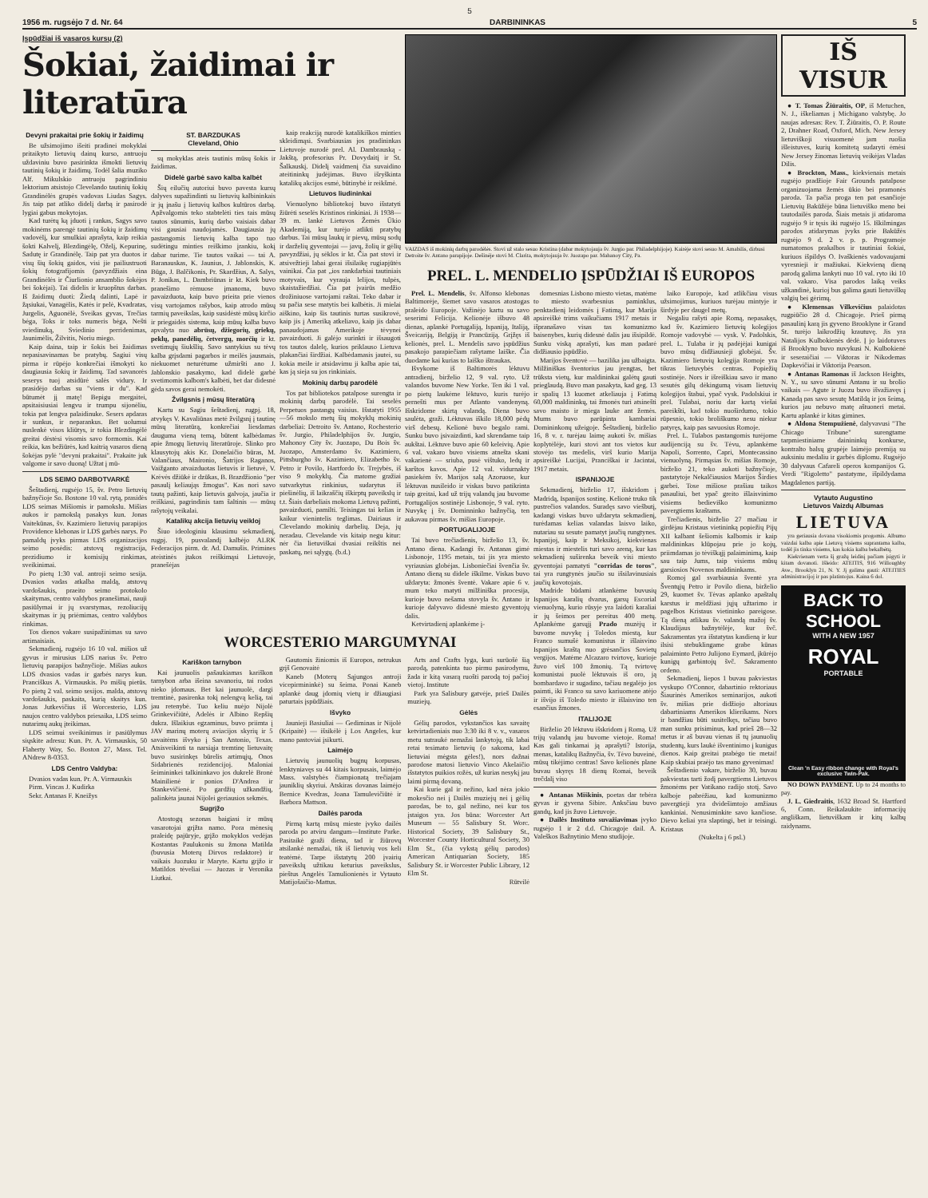5
1956 m. rugsėjo 7 d. Nr. 64 DARBININKAS 5
Įspūdžiai iš vasaros kursų (2)
Šokiai, žaidimai ir literatūra
Devyni prakaitai prie šokių ir žaidimų
Be užsimojimo išeiti pradinei mokyklai pritaikyto lietuvių dainų kurso, antruoju uždaviniu buvo pasirinkta išmokti lietuvių tautinių šokių ir žaidimų. Todėl šalia muziko Alf. Mikulskio antruoju pagrindiniu lektorium atsistojo Clevelando tautinių šokių Grandinėlės grupės vadovas Liudas Sagys. Jis taip pat atliko didelį darbą ir pasirodė lygiai gabus mokytojas.
Kad turėtų ką įduoti į rankas, Sagys savo mokinėms parengė tautinių šokių ir žaidimų vadovėlį, kur smulkiai aprašyta, kaip reikia šokti Kalvelį, Blezdingėlę, Oželį, Kepurinę, Sadutę ir Grandinėlę. Taip pat yra duotos ir visų šių šokių gaidos, visi jie pailiustruoti šokių fotografijomis (pavyzdžiais eina Grandinėlės ir Čiurlionio ansamblio šokėjos bei šokėjai). Tai didelis ir kruopštus darbas. Iš žaidimų duoti: Žiedą dalinti, Lapė ir žąsiukai, Vanagėlis, Katės ir pelė, Kvadratas, Jurgelis, Aguonėlė, Sveikas gyvas, Trečias bėga, Toks ir toks numeris bėga, Nešti sviedinuką, Sviedinio perridenimas, Jaunimėlis, Žilvitis, Noriu miego.
Kaip daina, taip ir šokis bei žaidimas nepasisavinamas be pratybų. Sagiui visų pirma ir rūpėjo konkrečiai išmokyti ko daugiausia šokių ir žaidimų. Tad savanorės seserys tuoj atsidūrė salės vidury. Ir prasidėjo darbas su "viens ir du". Kad būtumėt jį matę! Bepigu mergaitei, apsitaisiusiai lengvu ir trumpu sijonėliu, tokia pat lengva palaidinuke. Sesers apdaras ir sunkus, ir neparankus. Bet uolumui nuslenkė visos kliūtys, ir tokia Blezdingėlė greitai dėstėsi visomis savo formomis. Kai reikia, kas bežiūrės, kad kaitrią vasaros dieną šokėjas pylė "devyni prakaitai". Prakaite juk valgome ir savo duoną! Užtat į mū-
LDS SEIMO DARBOTVARKĖ
Šeštadienį, rugsėjo 15, šv. Petro lietuvių bažnyčioje So. Bostone 10 val. rytą, prasidės LDS seimas Mišiomis ir pamokslu. Mišias aukos ir pamokslą pasakys kun. Jonas Vaitekūnas, šv. Kazimiero lietuvių parapijos Providence klebonas ir LDS garbės narys. Po pamaldų įvyks pirmas LDS organizacijos seimo posėdis: atstovų registracija, prezidiumo ir komisijų rinkimas, sveikinimai.
Po pietų 1:30 val. antroji seimo sesija. Dvasios vadas atkalba maldą, atstovų vardošaukis, praeito seimo protokolo skaitymas, centro valdybos pranešimai, nauji pasiūlymai ir jų svarstymas, rezoliucijų skaitymas ir jų priėmimas, centro valdybos rinkimas.
Tos dienos vakare susipažinimas su savo artimaisiais.
Sekmadienį, rugsėjo 16 10 val. mišios už gyvus ir mirusius LDS narius šv. Petro lietuvių parapijos bažnyčioje. Mišias aukos LDS dvasios vadas ir garbės narys kun. Pranciškus A. Virmauskis. Po mišių pietūs. Po pietų 2 val. seimo sesijos. malda, atstovų vardošaukis, paskaita, kurią skaitys kun. Jonas Jutkevičius iš Worcesterio, LDS naujos centro valdybos priesaika, LDS seimo nutarimų aukų įteikimas.
LDS seimui sveikinimus ir pasiūlymus siųskite adresu: Kun. Pr. A. Virmauskis, 50 Flaherty Way, So. Boston 27, Mass. Tel. ANdrew 8-0353.
LDS Centro Valdyba:
Dvasios vadas kun. Pr. A. Virmauskis
Pirm. Vincas J. Kudirka
Sekr. Antanas F. Kneižys
ST. BARZDUKAS
Cleveland, Ohio
sų mokyklas ateis tautinis mūsų šokis ir žaidimas.
Didelė garbė savo kalba kalbėt
Šių eilučių autoriui buvo pavesta kursų dalyves supažindinti su lietuvių kalbininkais ir jų įnašu į lietuvių kalbos kultūros darbą. Apžvalgomis teko stabtelėti ties tais mūsų tautos sūnumis, kurių darbo vaisiais dabar visi gausiai naudojamės. Daugiausia jų pastangomis lietuvių kalba tapo tuo sudėtingu minties reiškimo įrankiu, kokį dabar turime. Tie tautos vaikai — tai A. Baranauskas, K. Jaunius, J. Jablonskis, K. Būga, J. Balčikonis, Pr. Skardžius, A. Salys, P. Jonikas, L. Dambriūnas ir kt. Kiek buvo pranešimo rėmuose įmanoma, buvo pavaizduota, kaip buvo prieita prie vienos visų vartojamos rašybos, kaip atrodo mūsų tarmių paveikslas, kaip susidėstė mūsų kirčio ir priegaidės sistema, kaip mūsų kalba buvo apvalyta nuo abrūsų, džiegorių, griekų, peklų, panedėlių, četvergų, morčių ir kt. svetimųjų šiukšlių. Savo santykius su tėvų kalba grįsdami pagarbos ir meilės jausmais, niekuomet neturėtume užmiršti ano J. Jablonskio pasakymo, kad didelė garbė svetimomis kalbom's kalbėti, bet dar didesnė gėda savos gerai nemokėti.
Žvilgsnis į mūsų literatūrą
Kartu su Sagiu šeštadienį, rugpj. 18, atvykęs V. Kavaliūnas metė žvilgsnį į tautinę mūsų literatūrą, konkrečiai liesdamas dauguma vieną temą, būtent kalbėdamas apie žmogų lietuvių literatūroje. Slinko pro klausytojų akis Kr. Donelaičio būras, M. Valančiaus, Maironio, Šatrijos Raganos, Vaižganto atvaizduotas lietuvis ir lietuvė, V. Krėvės džiūkė ir dzūkas, B. Brazdžionio "per pasaulį keliaująs žmogus". Kas nori savo tautą pažinti, kaip lietuvis galvoja, jaučia ir reiškiasi, pagrindinis tam šaltinis — mūsų rašytojų veikalai.
Katalikų akcija lietuvių veikloj
Šiuo ideologiniu klausimu sekmadienį, rugpj. 19, pusvalandį kalbėjo ALRK Federacijos pirm. dr. Ad. Damušis. Primines ateistinės įtakos reiškimąsi Lietuvoje, pranešėjas
kaip reakciją nurodė katalikiškos minties skleidimąsi. Svarbiausias jos pradininkas Lietuvoje nurodė prel. Al. Dambrauską - Jakštą, profesorius Pr. Dovydaitį ir St. Šalkauskį. Didelį vaidmenį čia suvaidino ateitininkų judėjimas. Buvo išryškinta katalikų akcijos esmė, būtinybė ir reikšmė.
Lietuvos liudininkai
Vienuolyno bibliotekoj buvo išstatyti žiūrėti seselės Kristinos rinkiniai. Ji 1938—39 m. lankė Lietuvos Žemės Ūkio Akademiją, kur turėjo atlikti pratybų darbus. Tai mūsų laukų ir pievų, mūsų sodų ir darželių gyventojai — javų, žolių ir gėlių pavyzdžiai, jų sėklos ir kt. Čia pat stovi ir atsivežtieji labai gerai išsilaikę rugiapjūtės vainikai. Čia pat „ios rankdarbiai tautiniais motyvais, kur vyrauja lelijos, tulpės, skaistažiedžiai. Čia pat įvairūs medžio drožiniuose vartojami raštai. Teko dabar ir su pačia sese matytis bei kalbėtis. Ji mielai aiškino, kaip šis tautinis turtas susikrovė, kaip jis į Ameriką atkeliavo, kaip jis dabar panaudojamas Amerikoje tėvynei pavaizduoti. Ji galėjo surinkti ir išsaugoti tos tautos dalelę, kurios priklauso Lietuva plakančiai širdžiai. Kalbėdamasis jautei, su kokia meile ir atsidavimu ji kalba apie tai, kas ją sieja su jos rinkiniais.
Mokinių darbų parodėlė
Tos pat bibliotekos patalpose surengta ir mokinių darbų parodėlė. Tai seselės Perpetuos pastangų vaisius. Išstatyti 1955—56 mokslo metų šių mokyklų mokinių darbeliai: Detroito šv. Antano, Rochesterio šv. Jurgio, Philadelphijos šv. Jurgio, Mahonoy City šv. Juozapo, Du Bois šv. Juozapo, Amsterdamo šv. Kazimiero, Pittsburgho šv. Kazimiero, Elizabetho šv. Petro ir Povilo, Hartfordo šv. Trejybės, iš viso 9 mokyklų. Čia matome gražiai sutvarkytus rinkinius, sudarytus iš piešinėlių, iš laikraščių iškirptų paveikslų ir t.t. Šiais darbeliais mokoma Lietuvą pažinti, pavaizduoti, pamilti. Teisingas tai kelias ir kaikur vienintelis teglimas. Dairiaus ir Clevelando mokinių darbelių. Deja, jų neradau. Clevelande vis kitaip negu kitur: nėr čia lietuviškai dvasiai reikštis nei paskatų, nei sąlygų. (b.d.)
VAIZDAS iš mokinių darbų parodėlės. Stovi už stalo sesuo Kristina (dabar mokytojauja šv. Jurgio par. Philadelphijoje). Kairėje stovi sesuo M. Amabilis, dirbusi Detroite šv. Antano parapijoje. Dešinėje stovi M. Clarita, mokytojauja šv. Juozapo par. Mahanoy City, Pa.
PREL. L. MENDELIO ĮSPŪDŽIAI IŠ EUROPOS
Prel. L. Mendelis, šv. Alfonso klebonas Baltimorėje, šiemet savo vasaros atostogas praleido Europoje. Važinėjo kartu su savo seserimi Felicija. Kelionėje išbuvo 48 dienas, aplankė Portugaliją, Ispaniją, Italiją, Šveicariją, Belgiją ir Prancūziją. Grįžęs iš kelionės, prel. L. Mendelis savo įspūdžius pasakojo parapiečiam rašytame laiške. Čia duodame kai kurias to laiško ištraukas.
Išvykome iš Baltimorės lėktuvu antradienį, birželio 12, 9 val. ryto. Už valandos buvome New Yorke. Ten iki 1 val. po pietų laukėme lėktuvo, kuris turėjo pernešti mus per Atlanto vandenyną. Išskridome skirtą valandą. Diena buvo saulėta, graži. Lėktuvas iškilo 18,000 pėdų virš debesų. Kelionė buvo begalo rami. Sunku buvo įsivaizdinti, kad skrendame taip aukštai. Lėktuve buvo apie 60 keleivių. Apie 6 val. vakaro buvo visiems atnešta skani vakarienė — sriuba, pusė vištuko, ledų ir karštos kavos. Apie 12 val. vidurnakty pasiekėm šv. Marijos salą Azoruose, kur lėktuvas nusileido ir viskas buvo patikrinta taip greitai, kad už trijų valandų jau buvome Portugalijos sostinėje Lisbonoje, 9 val. ryto. Nuvykę į šv. Dominninko bažnyčią, ten aukavau pirmas šv. mišias Europoje.
PORTUGALIJOJE
Tai buvo trečiadienis, birželio 13, šv. Antano diena. Kadangi šv. Antanas gimė Lisbonoje, 1195 metais, tai jis yra miesto vyriausias globėjas. Lisboniečiai švenčia šv. Antano dieną su didele iškilme. Viskas buvo uždaryta: žmonės šventė. Vakare apie 6 v. mum teko matyti milžiniška procesija, kurioje buvo nešama stovyla šv. Antano ir kurioje dalyvavo didesnė miesto gyventojų dalis.
Ketvirtadienį aplankėme į-
domesnias Lisbono miesto vietas, matėme to miesto svarbesnius paminklus, penktadienį leidomės į Fatimą, kur Marija apsireiškė trims vaikučiams 1917 metais ir išpranašavo visas tas komunizmo baisenybes, kurių didesnė dalis jau išsipildė. Sunku viską aprašyti, kas man padarė didžiausio įspūdžio.
Marijos šventovė — bazilika jau užbaigta. Milžiniškas šventorius jau įrengtas, bet trūksta vietų, kur maldininkai galėtų gauti prieglaudą. Buvo man pasakyta, kad geg. 13 ir spalių 13 kuomet atkeliauja į Fatimą 60,000 maldininkų, tai žmonės turi atsinešti savo maisto ir miega lauke ant žemės. Mums buvo parūpinta kambariai Domininkonų užeigoje. Šeštadienį, birželio 16, 8 v. r. turėjau laimę aukoti šv. mišias koplytėlėje, kuri stovi ant tos vietos kur stovėjo tas medelis, virš kurio Marija apsireiškė Lucijai, Pranciškai ir Jacintai, 1917 metais.
ISPANIJOJE
Sekmadienį, birželio 17, išskridom į Madridą, Ispanijos sostinę. Kelionė truko tik pustrečios valandos. Suradęs savo viešbutį, kadangi viskas buvo uždaryta sekmadienį, turėdamas kelias valandas laisvo laiko, nutariau su sesute pamatyt jaučių rungtynes. Ispanijoj, kaip ir Meksikoj, kiekvienas miestas ir miestelis turi savo areną, kur kas sekmadienį suširenka beveik visi miesto gyventojai pamatyti "corridas de toros", tai yra rungtynės jaučio su išsilavinusiais jaučių kovotojais.
Madride būdami atlankėme buvusių Ispanijos karalių dvarus, garsų Escorial vienuolyną, kurio rūsyje yra laidoti karaliai ir jų šeimos per pereitus 400 metų. Aplankėme garsųjį Prado muzėjų ir buvome nuvykę į Toledos miestą, kur Franco sumušė komunistus ir išlaisvino Ispanijos kraštą nuo grėsančios Sovietų vergijos. Matėme Alcazaro tvirtovę, kurioje žuvo virš 100 žmonių. Tą tvirtovę komunistai puolė lėktuvais iš oro, ją bombardavo ir sugadino, tačiau negalėjo jos paimti, iki Franco su savo kariuomene atėjo ir išvijo iš Toledo miesto ir išlaisvino ten esančius žmones.
ITALIJOJE
Birželio 20 lėktuvu išskridom į Romą. Už trijų valandų jau buvome vietoje. Roma! Kas gali tinkamai ją aprašyti? Istorija, menas, katalikų Bažnyčia, šv. Tėvo buveinė, mūsų tikėjimo centras! Savo kelionės plane buvau skyręs 18 dienų Romai, beveik trečdalį viso
● Antanas Miškinis, poetas dar tebėra gyvas ir gyvena Sibire. Anksčiau buvo gandų, kad jis žuvo Lietuvoje.
● Dailės Instituto suvažiavimas įvyko rugsėjo 1 ir 2 d.d. Chicagoje dail. A. Valeškos Bažnytinio Meno studijoje.
laiko Europoje, kad atlikčiau visus užsimojimus, kuriuos turėjau mintyje ir širdyje per daugel metų.
Negaliu rašyti apie Romą, nepasakęs, kad šv. Kazimiero lietuvių kolegijos Romoje vadovybė — vysk. V. Padolskis, prel. L. Tulaba ir jų padėjėjai kunigai buvo mūsų didžiausieji globėjai. Šv. Kazimiero lietuvių kolegija Romoje yra tikras lietuvybės centras. Popiežių sostinėje. Nors ir išreiškiau savo ir mano sesutės gilų dėkingumą visam lietuvių kolegijos štabui, ypač vysk. Padolskiui ir prel. Tulabai, noriu dar kartą viešai pareikšti, kad tokio nuoširdumo, tokio rūpesnio, tokio broliškumo nesu niekur patyręs, kaip pas savuosius Romoje.
Prel. L. Tulabos pastangomis turėjome audijenciją su šv. Tėvu, aplankėme Napoli, Sorrento, Capri, Montecassino vienuolyną. Pirmąsias šv. mišias Romoje, birželio 21, teko aukoti bažnyčioje, pastatytoje Nekalčiausios Marijos Širdies garbei. Tose mišiose prašiau taikos pasauliui, bet ypač greito išlaisvinimo visiems bedieviško komunizmo pavergtiems kraštams.
Trečiadienis, birželio 27 mačiau ir girdėjau Kristaus vietininką popiežių Pijų XII kalbant šešiomis kalbomis ir kaip maldininkas klūpojau prie jo kojų, priimdamas jo tėviškąjį palaiminimą, kaip sau taip Jums, taip visiems mūsų garsiosios Novenos maldininkams.
Romoj gal svarbiausia šventė yra Šventųjų Petro ir Povilo diena, birželio 29, kuomet šv. Tėvas aplanko apaštalų karstus ir meldžiasi jųjų užtarimo ir pagelbos Kristaus vietininko pareigose. Tą dieną atlikau šv. valandą mažoj šv. Klaudijaus bažnytėlėje, kur švč. Sakramentas yra išstatytas kasdieną ir kur ilsisi stebuklingame grabe kūnas palaiminto Petro Julijono Eymard, įkūrėjo kunigų garbintojų švč. Sakramento ordeno.
Sekmadienį, liepos 1 buvau pakviestas vyskupo O'Connor, dabartinio rektoriaus Šiaurinės Amerikos seminarijos, aukoti šv. mišias prie didžiojo altoriaus dabartiniams Amerikos klierikams. Nors ir bandžiau būti susitelkęs, tačiau buvo man sunku prisiminus, kad prieš 28—32 metus ir aš buvau vienas iš tų jaunuolių studentų, kurs laukė išventinimo į kunigus dienos. Kaip greitai prabėgo tie metai! Kaip skubiai praėjo tas mano gyvenimas!
Šeštadienio vakare, birželio 30, buvau pakviestas tarti žodį pavergtiems Lietuvos žmonėms per Vatikano radijo stotį. Savo kalboje pabrėžiau, kad komunizmo pavergtieji yra dvidešimtojo amžiaus kankiniai. Nenusiminkite savo kančiose. Dievo keliai yra slaptingi, bet ir teisingi. Kristaus
(Nukelta į 6 psl.)
WORCESTERIO MARGUMYNAI
Kariškon tarnybon
Kai jaunuolis pašaukiamas kariškon tarnybon arba išeina savanoriu, tai rodos nieko įdomaus. Bet kai jaunuolė, dargi tremtinė, pasirenka tokį nelengvą kelią, tai jau retenybė. Tuo keliu nuėjo Nijolė Grinkevičiūtė, Adelės ir Albino Repšių dukra. Išlaikius egzaminus, buvo priimta į JAV marinų moterų aviacijos skyrių ir 5 savaitėms išvyko į San Antonio, Texas. Atsisveikinti ta narsiąja tremtinę lietuvaitę buvo susirinkęs būrelis artimųjų, Onos Sidabrienės rezidencijoj. Maloniai šeimininkei talkininkavo jos dukrelė Bronė Mainilienė ir ponios D'Andrea ir Stankevičienė. Po gardžių užkandžių, palinkėta jaunai Nijolei geriausios sekmės.
Sugrįžo
Atostogų sezonas baigiasi ir mūsų vasarotojai grįžta namo. Pora mėnesių praleidę pajūryje, grįžo mokyklos vedėjas Kostantas Paulukonis su žmona Matilda (buvusia Moterų Dirvos redaktore) ir vaikais Juozuku ir Maryte. Kartu grįžo ir Matildos tėveliai — Juozas ir Veronika Liutkai.
Gautomis žiniomis iš Europos, netrukus grįš Genovaitė
Kaneb (Moterų Sąjungos antroji vicepirmininkė) su šeima. Ponai Kaneb aplankė daug įdomių vietų ir džiaugiasi paturtais įspūdžiais.
Išvyko
Jaunieji Basiuliai — Gediminas ir Nijolė (Kripaitė) — išsikėlė į Los Angeles, kur mano pastoviai įsikurti.
Laimėjo
Lietuvių jaunuolių bugnų korpusas, lenktyniavęs su 44 kitais korpusais, laimėjo Mass. valstybės čiampionatą trečiajam jauniklių skyriui. Atskiras dovanas laimėjo Bernice Kvedras, Joana Tamulevičiūtė ir Barbora Mattson.
Dailės paroda
Pirmą kartą mūsų mieste įvyko dailės paroda po atviru dangum—Institute Parke. Pasitaikė graži diena, tad ir žiūrovų atsilankė nemažai, tik iš lietuvių vos keli teatėmė. Tarpe išstatytų 200 įvairių paveikslų užtikau keturius paveikslus, pieštus Angelės Tamulionienės ir Vytauto Matijošaičio-Mattus.
Arts and Crafts lyga, kuri surūošė šią parodą, patenkinta tuo pirmu pasirodymu, žada ir kitą vasarą ruošti parodą toj pačioj vietoj. Institute
Park yra Salisbury gatvėje, prieš Dailės muziejų.
Gėlės
Gėlių parodos, vykstančios kas savaitę ketvirtadieniais nuo 3:30 iki 8 v. v., vasaros metu sutraukė nemažai lankytojų, tik labai retai tesimato lietuvių (o sakoma, kad lietuviai mėgsta gėles!), nors dažnai parodose matosi lietuvio Vinco Akelaičio išstatytos puikios rožės, už kurias nesykį jau laimi pirmą dovaną.
Kai kurie gal ir nežino, kad nėra jokio mokesčio nei į Dailės muziejų nei į gėlių parodas, be to, gal nežino, nei kur tos įstaigos yra. Jos būna: Worcester Art Museum — 55 Salisbury St. Worc. Historical Society, 39 Salisbury St., Worcester County Horticultural Society, 30 Elm St., (čia vykstą gėlių parodos) American Antiquarian Society, 185 Salisbury St. ir Worcester Public Library, 12 Elm St.
Rūtvilė
IŠ VISUR
● T. Tomas Žiūraitis, OP, iš Metuchen, N. J., iškeliamas į Michigano valstybę. Jo naujas adresas: Rev. T. Žiūraitis, O. P. Route 2, Drahner Road, Oxford, Mich. New Jersey lietuviškoji visuomenė jam ruošia išleistuves, kurių komitetą sudaryti ėmėsi New Jersey žinomas lietuvių veikėjas Vladas Dilis.
● Brockton, Mass., kiekvienais metais rugsėjo pradžioje Fair Grounds patalpose organizuojama žemės ūkio bei pramonės paroda. Ta pačia proga ten pat esančioje Lietuvių Bakūžėje būna lietuviško meno bei tautodailės paroda. Šiais metais ji atidaroma rugsėjo 9 ir tęsis iki rugsėjo 15. Iškilmingas parodos atidarymas įvyks prie Bakūžės rugsėjo 9 d. 2 v. p. p. Programoje numatomos prakalbos ir tautiniai šokiai, kuriuos išpildys O. Ivaškienės vadovaujami vyresnieji ir mažiukai. Kiekvieną dieną parodą galima lankyti nuo 10 val. ryto iki 10 val. vakaro. Visa parodos laiką veiks užkandinė, kurioj bus galima gauti lietuviškų valgių bei gėrimų.
● Klemensas Vilkevičius palaidotas rugpiūčio 28 d. Chicagoje. Prieš pirmą pasaulinį karą jis gyveno Brooklyne ir Grand St. turėjo laikrodžių krautuvę. Jis yra Natalijos Kulbokienės dėdė. Į jo laidotuves iš Brooklyno buvo nuvykusi N. Kulbokienė ir seseraičiai — Viktoras ir Nikodemas Dapkevičiai ir Viktorija Pearson.
● Antanas Ramonas iš Jackson Heights, N. Y., su savo sūnumi Antanu ir su brolio vaikais — Agute ir Juozu buvo išvažiavęs į Kanadą pas savo sesutę Matildą ir jos šeimą, kurios jau nebuvo matę aštuoneri metai. Kartu aplankė ir kitas gimines.
● Aldona Stempužienė, dalyvavusi "The Chicago Tribune" surengtame tarpmiestiniame dainininkų konkurse, kontralto balsų grupėje laimėjo premiją su auksiniu medaliu ir garbės diplomu. Rugsėjo 30 dalyvaus Cafareli operos kompanijos G. Verdi "Rigoletto" pastatyme, išpildydama Magdalenos partiją.
Vytauto Augustino
Lietuvos Vaizdų Albumas
LIETUVA
yra geriausia dovana visokiomis progomis. Albumo vaizdai kalba apie Lietuvą visiems suprantama kalba, todėl jis tinka visiems, kas kokia kalba bekalbėtų.
Kiekvienam verta šį gražų leidinį pačiam įsigyti ir kitam dovanoti. Išleido: ATEITIS, 916 Willoughby Ave., Brooklyn 21, N. Y. Jį galima gauti: ATEITIES administracijoj ir pas platintojus. Kaina 6 dol.
BACK TO SCHOOL
WITH A NEW 1957
ROYAL
PORTABLE
Clean 'n Easy ribbon change with Royal's exclusive Twin-Pak.
NO DOWN PAYMENT. Up to 24 months to pay.
J. L. Giedraitis, 1632 Broad St. Hartford 6, Conn. Reikalaukite informacijų angliškam, lietuviškam ir kitų kalbų raidynams.